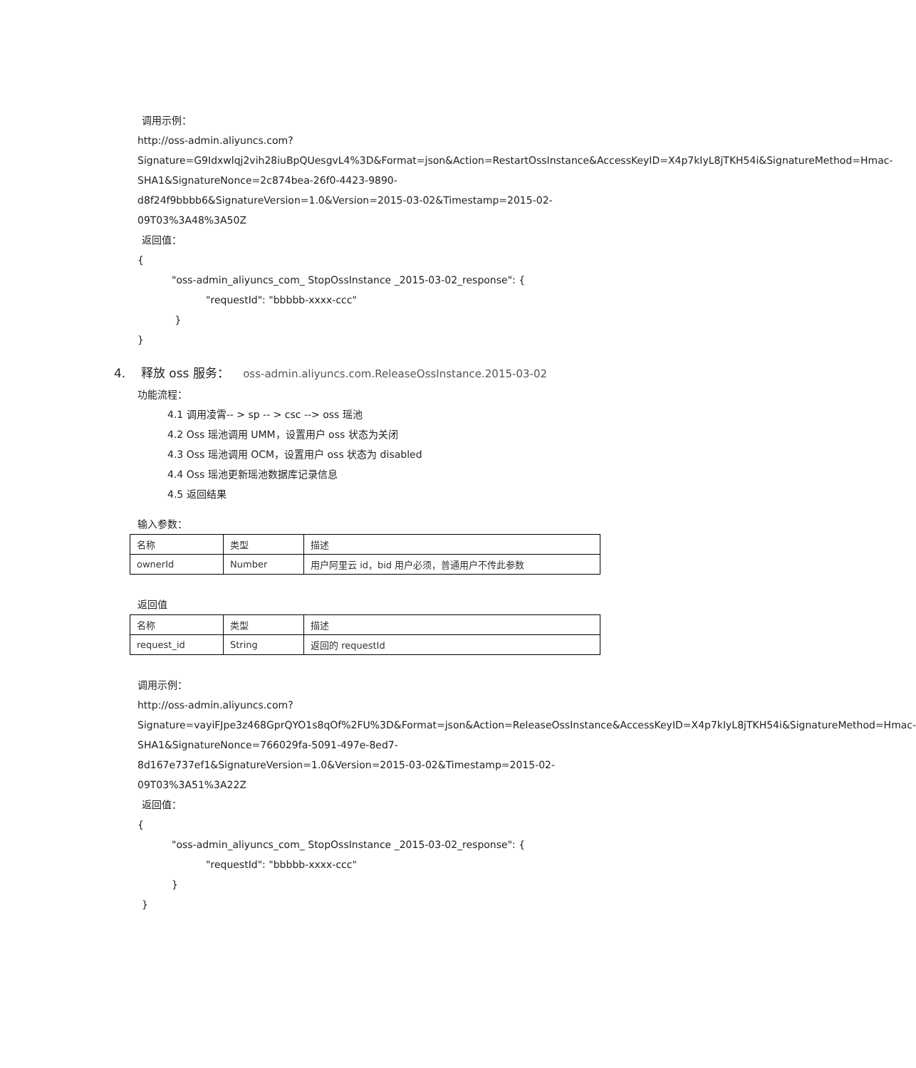调用示例：
http://oss-admin.aliyuncs.com?Signature=G9Idxwlqj2vih28iuBpQUesgvL4%3D&Format=json&Action=RestartOssInstance&AccessKeyID=X4p7kIyL8jTKH54i&SignatureMethod=Hmac-SHA1&SignatureNonce=2c874bea-26f0-4423-9890-d8f24f9bbbb6&SignatureVersion=1.0&Version=2015-03-02&Timestamp=2015-02-09T03%3A48%3A50Z
返回值：
{
"oss-admin_aliyuncs_com_ StopOssInstance _2015-03-02_response": {
"requestId": "bbbbb-xxxx-ccc"
}
}
4. 释放 oss 服务： oss-admin.aliyuncs.com.ReleaseOssInstance.2015-03-02
功能流程：
4.1 调用凌霄-- > sp -- > csc --> oss 瑶池
4.2 Oss 瑶池调用 UMM，设置用户 oss 状态为关闭
4.3 Oss 瑶池调用 OCM，设置用户 oss 状态为 disabled
4.4 Oss 瑶池更新瑶池数据库记录信息
4.5 返回结果
输入参数：
| 名称 | 类型 | 描述 |
| ownerId | Number | 用户阿里云 id，bid 用户必须，普通用户不传此参数 |
返回值
| 名称 | 类型 | 描述 |
| request_id | String | 返回的 requestId |
调用示例：
http://oss-admin.aliyuncs.com?Signature=vayiFJpe3z468GprQYO1s8qOf%2FU%3D&Format=json&Action=ReleaseOssInstance&AccessKeyID=X4p7kIyL8jTKH54i&SignatureMethod=Hmac-SHA1&SignatureNonce=766029fa-5091-497e-8ed7-8d167e737ef1&SignatureVersion=1.0&Version=2015-03-02&Timestamp=2015-02-09T03%3A51%3A22Z
返回值：
{
"oss-admin_aliyuncs_com_ StopOssInstance _2015-03-02_response": {
"requestId": "bbbbb-xxxx-ccc"
}
}